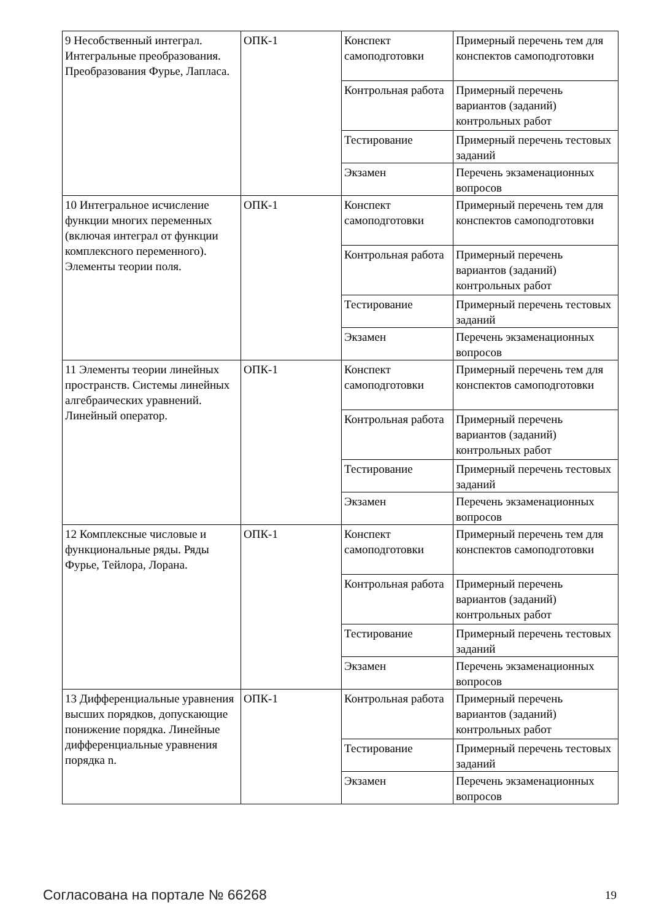| 9 Несобственный интеграл. Интегральные преобразования. Преобразования Фурье, Лапласа. | ОПК-1 | Конспект самоподготовки | Примерный перечень тем для конспектов самоподготовки |
| | | Контрольная работа | Примерный перечень вариантов (заданий) контрольных работ |
| | | Тестирование | Примерный перечень тестовых заданий |
| | | Экзамен | Перечень экзаменационных вопросов |
| 10 Интегральное исчисление функции многих переменных (включая интеграл от функции комплексного переменного). Элементы теории поля. | ОПК-1 | Конспект самоподготовки | Примерный перечень тем для конспектов самоподготовки |
| | | Контрольная работа | Примерный перечень вариантов (заданий) контрольных работ |
| | | Тестирование | Примерный перечень тестовых заданий |
| | | Экзамен | Перечень экзаменационных вопросов |
| 11 Элементы теории линейных пространств. Системы линейных алгебраических уравнений. Линейный оператор. | ОПК-1 | Конспект самоподготовки | Примерный перечень тем для конспектов самоподготовки |
| | | Контрольная работа | Примерный перечень вариантов (заданий) контрольных работ |
| | | Тестирование | Примерный перечень тестовых заданий |
| | | Экзамен | Перечень экзаменационных вопросов |
| 12 Комплексные числовые и функциональные ряды. Ряды Фурье, Тейлора, Лорана. | ОПК-1 | Конспект самоподготовки | Примерный перечень тем для конспектов самоподготовки |
| | | Контрольная работа | Примерный перечень вариантов (заданий) контрольных работ |
| | | Тестирование | Примерный перечень тестовых заданий |
| | | Экзамен | Перечень экзаменационных вопросов |
| 13 Дифференциальные уравнения высших порядков, допускающие понижение порядка. Линейные дифференциальные уравнения порядка n. | ОПК-1 | Контрольная работа | Примерный перечень вариантов (заданий) контрольных работ |
| | | Тестирование | Примерный перечень тестовых заданий |
| | | Экзамен | Перечень экзаменационных вопросов |
Согласована на портале № 66268 19